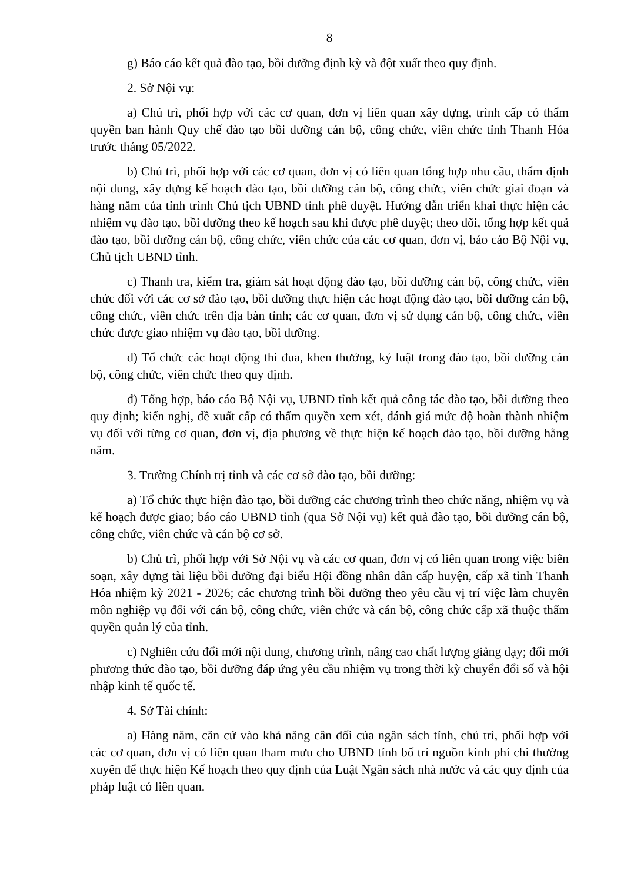8
g) Báo cáo kết quả đào tạo, bồi dưỡng định kỳ và đột xuất theo quy định.
2. Sở Nội vụ:
a) Chủ trì, phối hợp với các cơ quan, đơn vị liên quan xây dựng, trình cấp có thẩm quyền ban hành Quy chế đào tạo bồi dưỡng cán bộ, công chức, viên chức tỉnh Thanh Hóa trước tháng 05/2022.
b) Chủ trì, phối hợp với các cơ quan, đơn vị có liên quan tổng hợp nhu cầu, thẩm định nội dung, xây dựng kế hoạch đào tạo, bồi dưỡng cán bộ, công chức, viên chức giai đoạn và hàng năm của tỉnh trình Chủ tịch UBND tỉnh phê duyệt. Hướng dẫn triển khai thực hiện các nhiệm vụ đào tạo, bồi dưỡng theo kế hoạch sau khi được phê duyệt; theo dõi, tổng hợp kết quả đào tạo, bồi dưỡng cán bộ, công chức, viên chức của các cơ quan, đơn vị, báo cáo Bộ Nội vụ, Chủ tịch UBND tỉnh.
c) Thanh tra, kiểm tra, giám sát hoạt động đào tạo, bồi dưỡng cán bộ, công chức, viên chức đối với các cơ sở đào tạo, bồi dưỡng thực hiện các hoạt động đào tạo, bồi dưỡng cán bộ, công chức, viên chức trên địa bàn tỉnh; các cơ quan, đơn vị sử dụng cán bộ, công chức, viên chức được giao nhiệm vụ đào tạo, bồi dưỡng.
d) Tổ chức các hoạt động thi đua, khen thưởng, kỷ luật trong đào tạo, bồi dưỡng cán bộ, công chức, viên chức theo quy định.
đ) Tổng hợp, báo cáo Bộ Nội vụ, UBND tỉnh kết quả công tác đào tạo, bồi dưỡng theo quy định; kiến nghị, đề xuất cấp có thẩm quyền xem xét, đánh giá mức độ hoàn thành nhiệm vụ đối với từng cơ quan, đơn vị, địa phương về thực hiện kế hoạch đào tạo, bồi dưỡng hằng năm.
3. Trường Chính trị tỉnh và các cơ sở đào tạo, bồi dưỡng:
a) Tổ chức thực hiện đào tạo, bồi dưỡng các chương trình theo chức năng, nhiệm vụ và kế hoạch được giao; báo cáo UBND tỉnh (qua Sở Nội vụ) kết quả đào tạo, bồi dưỡng cán bộ, công chức, viên chức và cán bộ cơ sở.
b) Chủ trì, phối hợp với Sở Nội vụ và các cơ quan, đơn vị có liên quan trong việc biên soạn, xây dựng tài liệu bồi dưỡng đại biểu Hội đồng nhân dân cấp huyện, cấp xã tỉnh Thanh Hóa nhiệm kỳ 2021 - 2026; các chương trình bồi dưỡng theo yêu cầu vị trí việc làm chuyên môn nghiệp vụ đối với cán bộ, công chức, viên chức và cán bộ, công chức cấp xã thuộc thẩm quyền quản lý của tỉnh.
c) Nghiên cứu đổi mới nội dung, chương trình, nâng cao chất lượng giảng dạy; đổi mới phương thức đào tạo, bồi dưỡng đáp ứng yêu cầu nhiệm vụ trong thời kỳ chuyển đổi số và hội nhập kinh tế quốc tế.
4. Sở Tài chính:
a) Hàng năm, căn cứ vào khả năng cân đối của ngân sách tỉnh, chủ trì, phối hợp với các cơ quan, đơn vị có liên quan tham mưu cho UBND tỉnh bố trí nguồn kinh phí chi thường xuyên để thực hiện Kế hoạch theo quy định của Luật Ngân sách nhà nước và các quy định của pháp luật có liên quan.